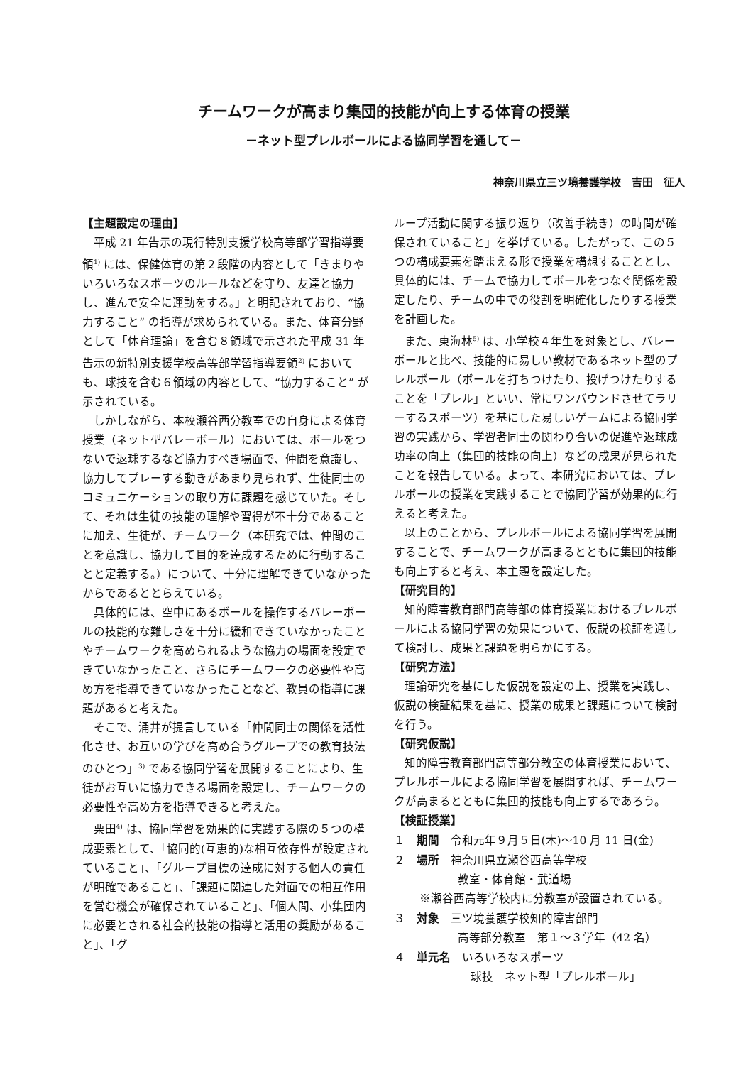チームワークが高まり集団的技能が向上する体育の授業
－ネット型プレルボールによる協同学習を通して－
神奈川県立三ツ境養護学校　吉田　征人
【主題設定の理由】
平成 21 年告示の現行特別支援学校高等部学習指導要領<sup>1)</sup> には、保健体育の第２段階の内容として「きまりやいろいろなスポーツのルールなどを守り、友達と協力し、進んで安全に運動をする。」と明記されており、“協力すること” の指導が求められている。また、体育分野として「体育理論」を含む８領域で示された平成 31 年告示の新特別支援学校高等部学習指導要領<sup>2)</sup> においても、球技を含む６領域の内容として、“協力すること” が示されている。
しかしながら、本校瀬谷西分教室での自身による体育授業（ネット型バレーボール）においては、ボールをつないで返球するなど協力すべき場面で、仲間を意識し、協力してプレーする動きがあまり見られず、生徒同士のコミュニケーションの取り方に課題を感じていた。そして、それは生徒の技能の理解や習得が不十分であることに加え、生徒が、チームワーク（本研究では、仲間のことを意識し、協力して目的を達成するために行動することと定義する。）について、十分に理解できていなかったからであるととらえている。
具体的には、空中にあるボールを操作するバレーボールの技能的な難しさを十分に緩和できていなかったことやチームワークを高められるような協力の場面を設定できていなかったこと、さらにチームワークの必要性や高め方を指導できていなかったことなど、教員の指導に課題があると考えた。
そこで、涌井が提言している「仲間同士の関係を活性化させ、お互いの学びを高め合うグループでの教育技法のひとつ」<sup>3)</sup> である協同学習を展開することにより、生徒がお互いに協力できる場面を設定し、チームワークの必要性や高め方を指導できると考えた。
栗田<sup>4)</sup> は、協同学習を効果的に実践する際の５つの構成要素として、「協同的(互恵的)な相互依存性が設定されていること」、「グループ目標の達成に対する個人の責任が明確であること」、「課題に関連した対面での相互作用を営む機会が確保されていること」、「個人間、小集団内に必要とされる社会的技能の指導と活用の奨励があること」、「グ
ループ活動に関する振り返り（改善手続き）の時間が確保されていること」を挙げている。したがって、この５つの構成要素を踏まえる形で授業を構想することとし、具体的には、チームで協力してボールをつなぐ関係を設定したり、チームの中での役割を明確化したりする授業を計画した。
また、東海林<sup>5)</sup> は、小学校４年生を対象とし、バレーボールと比べ、技能的に易しい教材であるネット型のプレルボール（ボールを打ちつけたり、投げつけたりすることを「プレル」といい、常にワンバウンドさせてラリーするスポーツ）を基にした易しいゲームによる協同学習の実践から、学習者同士の関わり合いの促進や返球成功率の向上（集団的技能の向上）などの成果が見られたことを報告している。よって、本研究においては、プレルボールの授業を実践することで協同学習が効果的に行えると考えた。
以上のことから、プレルボールによる協同学習を展開することで、チームワークが高まるとともに集団的技能も向上すると考え、本主題を設定した。
【研究目的】
知的障害教育部門高等部の体育授業におけるプレルボールによる協同学習の効果について、仮説の検証を通して検討し、成果と課題を明らかにする。
【研究方法】
理論研究を基にした仮説を設定の上、授業を実践し、仮説の検証結果を基に、授業の成果と課題について検討を行う。
【研究仮説】
知的障害教育部門高等部分教室の体育授業において、プレルボールによる協同学習を展開すれば、チームワークが高まるとともに集団的技能も向上するであろう。
【検証授業】
１　期間　令和元年９月５日(木)～10 月 11 日(金)
２　場所　神奈川県立瀬谷西高等学校
教室・体育館・武道場
※瀬谷西高等学校内に分教室が設置されている。
３　対象　三ツ境養護学校知的障害部門
高等部分教室　第１～３学年（42 名）
４　単元名　いろいろなスポーツ
球技　ネット型「プレルボール」